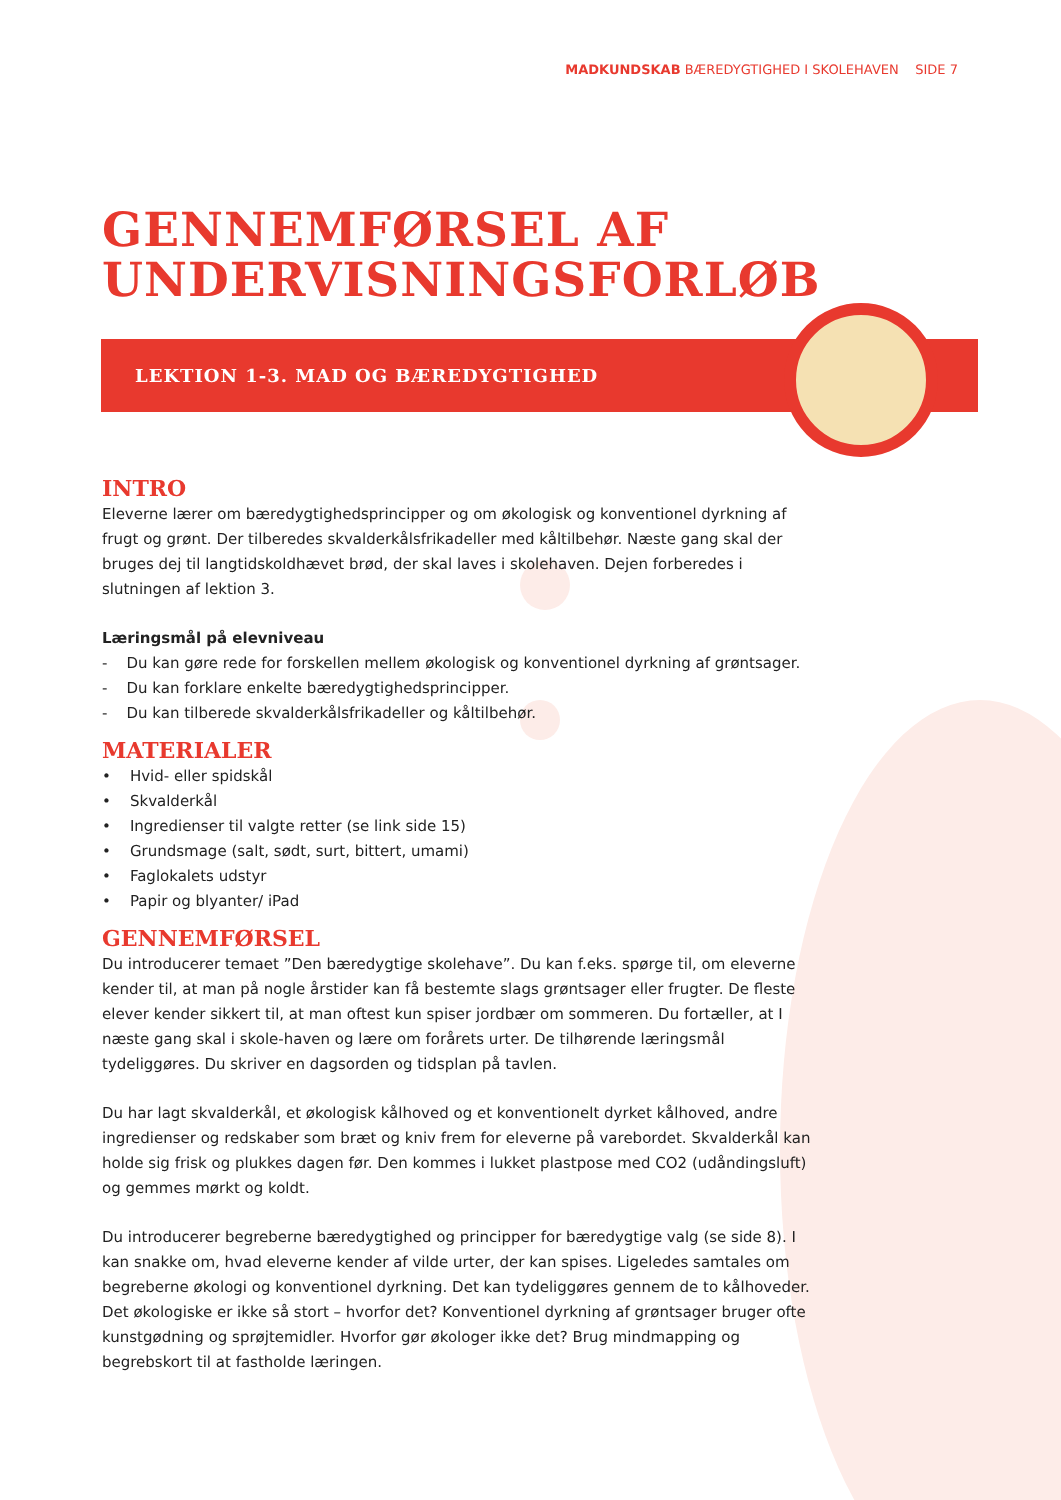MADKUNDSKAB BÆREDYGTIGHED I SKOLEHAVEN SIDE 7
GENNEMFØRSEL AF
UNDERVISNINGSFORLØB
LEKTION 1-3. MAD OG BÆREDYGTIGHED
INTRO
Eleverne lærer om bæredygtighedsprincipper og om økologisk og konventionel dyrkning af frugt og grønt. Der tilberedes skvalderkålsfrikadeller med kåltilbehør. Næste gang skal der bruges dej til langtidskoldhævet brød, der skal laves i skolehaven. Dejen forberedes i slutningen af lektion 3.
Læringsmål på elevniveau
- Du kan gøre rede for forskellen mellem økologisk og konventionel dyrkning af grøntsager.
- Du kan forklare enkelte bæredygtighedsprincipper.
- Du kan tilberede skvalderkålsfrikadeller og kåltilbehør.
MATERIALER
• Hvid- eller spidskål
• Skvalderkål
• Ingredienser til valgte retter (se link side 15)
• Grundsmage (salt, sødt, surt, bittert, umami)
• Faglokalets udstyr
• Papir og blyanter/ iPad
GENNEMFØRSEL
Du introducerer temaet ”Den bæredygtige skolehave”. Du kan f.eks. spørge til, om eleverne kender til, at man på nogle årstider kan få bestemte slags grøntsager eller frugter. De fleste elever kender sikkert til, at man oftest kun spiser jordbær om sommeren. Du fortæller, at I næste gang skal i skole-haven og lære om forårets urter. De tilhørende læringsmål tydeliggøres. Du skriver en dagsorden og tidsplan på tavlen.
Du har lagt skvalderkål, et økologisk kålhoved og et konventionelt dyrket kålhoved, andre ingredienser og redskaber som bræt og kniv frem for eleverne på varebordet. Skvalderkål kan holde sig frisk og plukkes dagen før. Den kommes i lukket plastpose med CO2 (udåndingsluft) og gemmes mørkt og koldt.
Du introducerer begreberne bæredygtighed og principper for bæredygtige valg (se side 8). I kan snakke om, hvad eleverne kender af vilde urter, der kan spises. Ligeledes samtales om begreberne økologi og konventionel dyrkning. Det kan tydeliggøres gennem de to kålhoveder. Det økologiske er ikke så stort – hvorfor det? Konventionel dyrkning af grøntsager bruger ofte kunstgødning og sprøjtemidler. Hvorfor gør økologer ikke det? Brug mindmapping og begrebskort til at fastholde læringen.